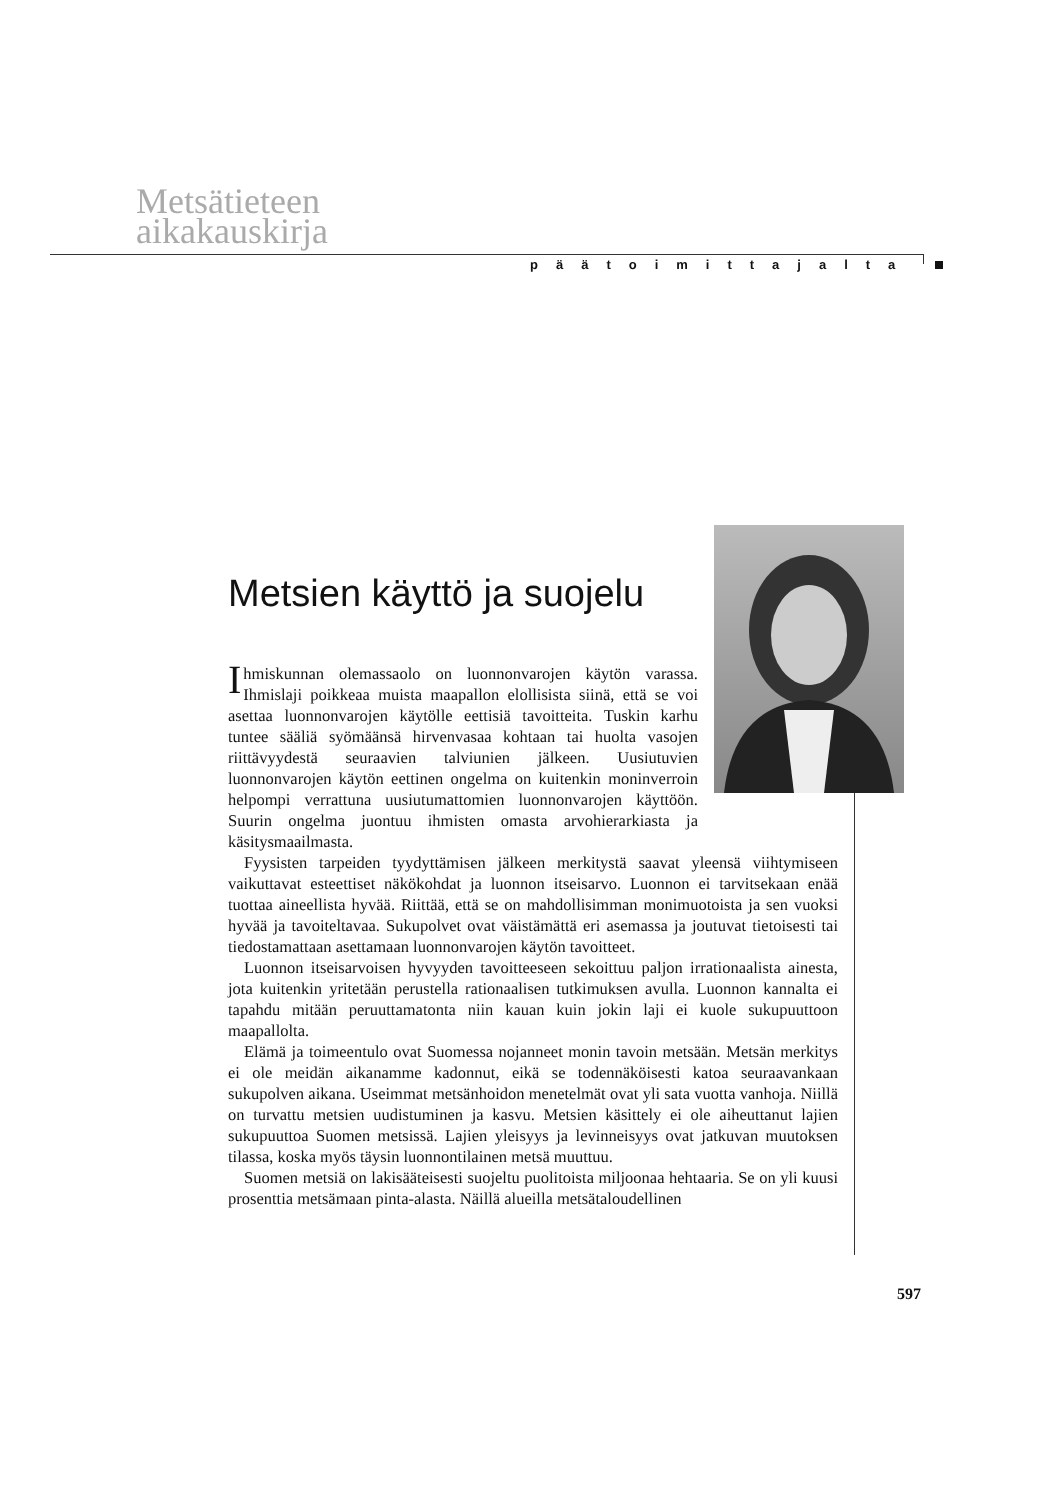Metsätieteen
aikakauskirja
päätoimittajalta
Metsien käyttö ja suojelu
Ihmiskunnan olemassaolo on luonnonvarojen käytön varassa. Ihmislaji poikkeaa muista maapallon elollisista siinä, että se voi asettaa luonnonvarojen käytölle eettisiä tavoitteita. Tuskin karhu tuntee sääliä syömäänsä hirvenvasaa kohtaan tai huolta vasojen riittävyydestä seuraavien talviunien jälkeen. Uusiutuvien luonnonvarojen käytön eettinen ongelma on kuitenkin moninverroin helpompi verrattuna uusiutumattomien luonnonvarojen käyttöön. Suurin ongelma juontuu ihmisten omasta arvohierarkiasta ja käsitysmaailmasta.
Fyysisten tarpeiden tyydyttämisen jälkeen merkitystä saavat yleensä viihtymiseen vaikuttavat esteettiset näkökohdat ja luonnon itseisarvo. Luonnon ei tarvitsekaan enää tuottaa aineellista hyvää. Riittää, että se on mahdollisimman monimuotoista ja sen vuoksi hyvää ja tavoiteltavaa. Sukupolvet ovat väistämättä eri asemassa ja joutuvat tietoisesti tai tiedostamattaan asettamaan luonnonvarojen käytön tavoitteet.
Luonnon itseisarvoisen hyvyyden tavoitteeseen sekoittuu paljon irrationaalista ainesta, jota kuitenkin yritetään perustella rationaalisen tutkimuksen avulla. Luonnon kannalta ei tapahdu mitään peruuttamatonta niin kauan kuin jokin laji ei kuole sukupuuttoon maapallolta.
Elämä ja toimeentulo ovat Suomessa nojanneet monin tavoin metsään. Metsän merkitys ei ole meidän aikanamme kadonnut, eikä se todennäköisesti katoa seuraavankaan sukupolven aikana. Useimmat metsänhoidon menetelmät ovat yli sata vuotta vanhoja. Niillä on turvattu metsien uudistuminen ja kasvu. Metsien käsittely ei ole aiheuttanut lajien sukupuuttoa Suomen metsissä. Lajien yleisyys ja levinneisyys ovat jatkuvan muutoksen tilassa, koska myös täysin luonnontilainen metsä muuttuu.
Suomen metsiä on lakisääteisesti suojeltu puolitoista miljoonaa hehtaaria. Se on yli kuusi prosenttia metsämaan pinta-alasta. Näillä alueilla metsätaloudellinen
597